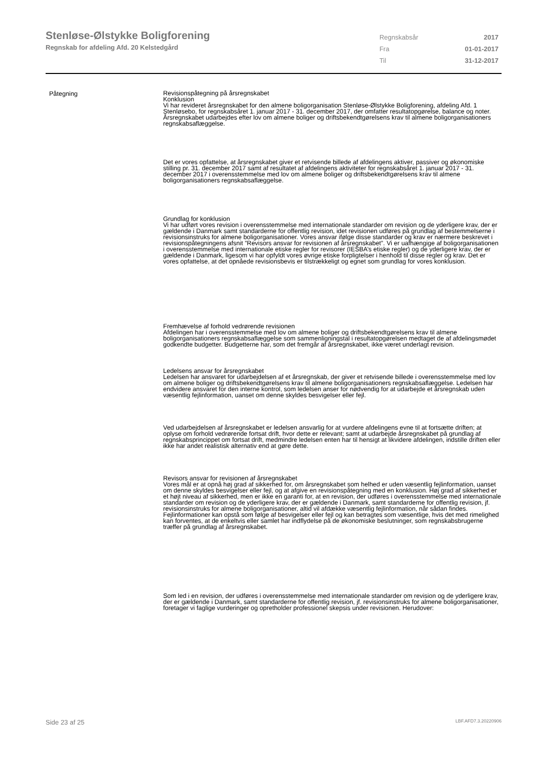Stenløse-Ølstykke Boligforening
Regnskab for afdeling Afd. 20 Kelstedgård
| Regnskabsår | 2017 |
| Fra | 01-01-2017 |
| Til | 31-12-2017 |
Påtegning
Revisionspåtegning på årsregnskabet
Konklusion
Vi har revideret årsregnskabet for den almene boligorganisation Stenløse-Ølstykke Boligforening, afdeling Afd. 1 Stenløsebo, for regnskabsåret 1. januar 2017 - 31. december 2017, der omfatter resultatopgørelse, balance og noter. Årsregnskabet udarbejdes efter lov om almene boliger og driftsbekendtgørelsens krav til almene boligorganisationers regnskabsaflæggelse.
Det er vores opfattelse, at årsregnskabet giver et retvisende billede af afdelingens aktiver, passiver og økonomiske stilling pr. 31. december 2017 samt af resultatet af afdelingens aktiviteter for regnskabsåret 1. januar 2017 - 31. december 2017 i overensstemmelse med lov om almene boliger og driftsbekendtgørelsens krav til almene boligorganisationers regnskabsaflæggelse.
Grundlag for konklusion
Vi har udført vores revision i overensstemmelse med internationale standarder om revision og de yderligere krav, der er gældende i Danmark samt standarderne for offentlig revision, idet revisionen udføres på grundlag af bestemmelserne i revisionsinstruks for almene boligorganisationer. Vores ansvar ifølge disse standarder og krav er nærmere beskrevet i revisionspåtegningens afsnit ”Revisors ansvar for revisionen af årsregnskabet”. Vi er uafhængige af boligorganisationen i overensstemmelse med internationale etiske regler for revisorer (IESBA’s etiske regler) og de yderligere krav, der er gældende i Danmark, ligesom vi har opfyldt vores øvrige etiske forpligtelser i henhold til disse regler og krav. Det er vores opfattelse, at det opnåede revisionsbevis er tilstrækkeligt og egnet som grundlag for vores konklusion.
Fremhævelse af forhold vedrørende revisionen
Afdelingen har i overensstemmelse med lov om almene boliger og driftsbekendtgørelsens krav til almene boligorganisationers regnskabsaflæggelse som sammenligningstal i resultatopgørelsen medtaget de af afdelingsmødet godkendte budgetter. Budgetterne har, som det fremgår af årsregnskabet, ikke været underlagt revision.
Ledelsens ansvar for årsregnskabet
Ledelsen har ansvaret for udarbejdelsen af et årsregnskab, der giver et retvisende billede i overensstemmelse med lov om almene boliger og driftsbekendtgørelsens krav til almene boligorganisationers regnskabsaflæggelse. Ledelsen har endvidere ansvaret for den interne kontrol, som ledelsen anser for nødvendig for at udarbejde et årsregnskab uden væsentlig fejlinformation, uanset om denne skyldes besvigelser eller fejl.
Ved udarbejdelsen af årsregnskabet er ledelsen ansvarlig for at vurdere afdelingens evne til at fortsætte driften; at oplyse om forhold vedrørende fortsat drift, hvor dette er relevant; samt at udarbejde årsregnskabet på grundlag af regnskabsprincippet om fortsat drift, medmindre ledelsen enten har til hensigt at likvidere afdelingen, indstille driften eller ikke har andet realistisk alternativ end at gøre dette.
Revisors ansvar for revisionen af årsregnskabet
Vores mål er at opnå høj grad af sikkerhed for, om årsregnskabet som helhed er uden væsentlig fejlinformation, uanset om denne skyldes besvigelser eller fejl, og at afgive en revisionspåtegning med en konklusion. Høj grad af sikkerhed er et højt niveau af sikkerhed, men er ikke en garanti for, at en revision, der udføres i overensstemmelse med internationale standarder om revision og de yderligere krav, der er gældende i Danmark, samt standarderne for offentlig revision, jf. revisionsinstruks for almene boligorganisationer, altid vil afdække væsentlig fejlinformation, når sådan findes. Fejlinformationer kan opstå som følge af besvigelser eller fejl og kan betragtes som væsentlige, hvis det med rimelighed kan forventes, at de enkeltvis eller samlet har indflydelse på de økonomiske beslutninger, som regnskabsbrugerne træffer på grundlag af årsregnskabet.
Som led i en revision, der udføres i overensstemmelse med internationale standarder om revision og de yderligere krav, der er gældende i Danmark, samt standarderne for offentlig revision, jf. revisionsinstruks for almene boligorganisationer, foretager vi faglige vurderinger og opretholder professionel skepsis under revisionen. Herudover:
Side 23 af 25 LBF.AFD7.3.20220906